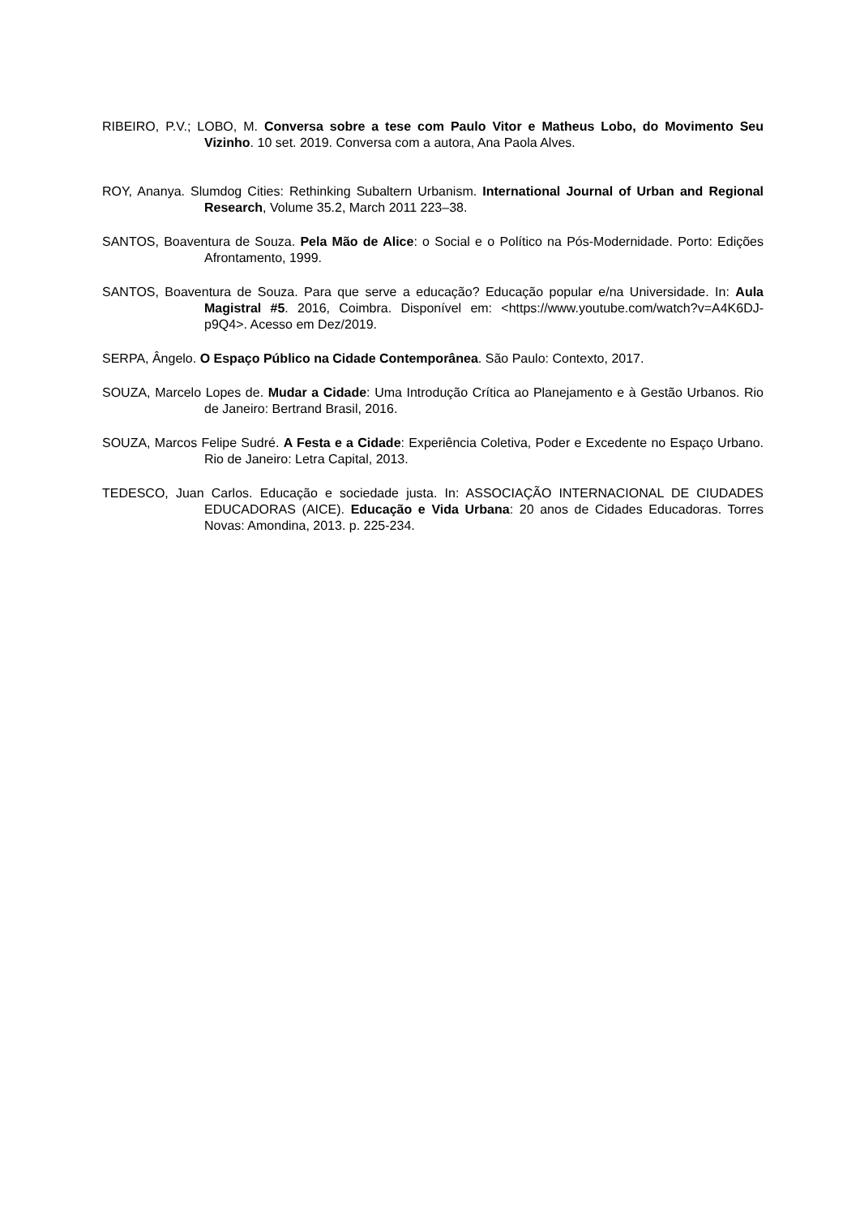RIBEIRO, P.V.; LOBO, M. Conversa sobre a tese com Paulo Vitor e Matheus Lobo, do Movimento Seu Vizinho. 10 set. 2019. Conversa com a autora, Ana Paola Alves.
ROY, Ananya. Slumdog Cities: Rethinking Subaltern Urbanism. International Journal of Urban and Regional Research, Volume 35.2, March 2011 223–38.
SANTOS, Boaventura de Souza. Pela Mão de Alice: o Social e o Político na Pós-Modernidade. Porto: Edições Afrontamento, 1999.
SANTOS, Boaventura de Souza. Para que serve a educação? Educação popular e/na Universidade. In: Aula Magistral #5. 2016, Coimbra. Disponível em: <https://www.youtube.com/watch?v=A4K6DJ-p9Q4>. Acesso em Dez/2019.
SERPA, Ângelo. O Espaço Público na Cidade Contemporânea. São Paulo: Contexto, 2017.
SOUZA, Marcelo Lopes de. Mudar a Cidade: Uma Introdução Crítica ao Planejamento e à Gestão Urbanos. Rio de Janeiro: Bertrand Brasil, 2016.
SOUZA, Marcos Felipe Sudré. A Festa e a Cidade: Experiência Coletiva, Poder e Excedente no Espaço Urbano. Rio de Janeiro: Letra Capital, 2013.
TEDESCO, Juan Carlos. Educação e sociedade justa. In: ASSOCIAÇÃO INTERNACIONAL DE CIUDADES EDUCADORAS (AICE). Educação e Vida Urbana: 20 anos de Cidades Educadoras. Torres Novas: Amondina, 2013. p. 225-234.